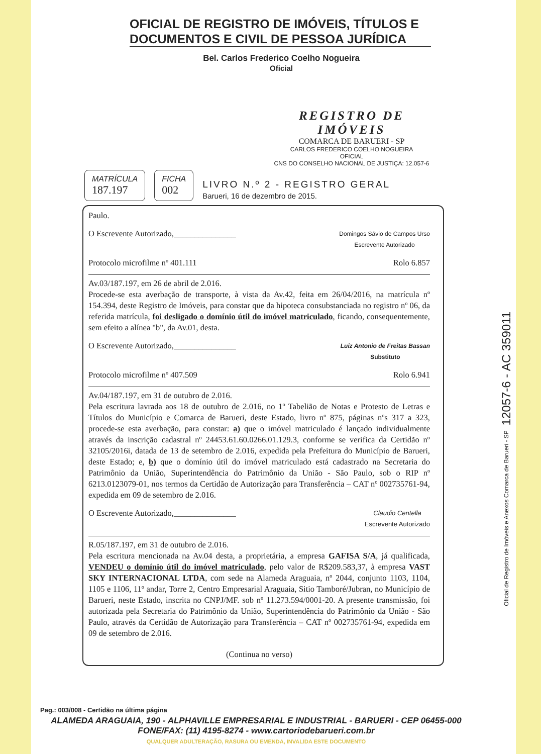OFICIAL DE REGISTRO DE IMÓVEIS, TÍTULOS E DOCUMENTOS E CIVIL DE PESSOA JURÍDICA
Bel. Carlos Frederico Coelho Nogueira
Oficial
REGISTRO DE IMÓVEIS
COMARCA DE BARUERI - SP
CARLOS FREDERICO COELHO NOGUEIRA
OFICIAL
CNS DO CONSELHO NACIONAL DE JUSTIÇA: 12.057-6
MATRÍCULA
187.197
FICHA
002
LIVRO N.º 2 - REGISTRO GERAL
Barueri, 16 de dezembro de 2015.
Paulo.
O Escrevente Autorizado,_______________ Domingos Sávio de Campos Urso
Escrevente Autorizado
Protocolo microfilme nº 401.111 Rolo 6.857
Av.03/187.197, em 26 de abril de 2.016.
Procede-se esta averbação de transporte, à vista da Av.42, feita em 26/04/2016, na matrícula nº 154.394, deste Registro de Imóveis, para constar que da hipoteca consubstanciada no registro nº 06, da referida matrícula, foi desligado o domínio útil do imóvel matriculado, ficando, consequentemente, sem efeito a alínea "b", da Av.01, desta.
O Escrevente Autorizado,_______________ Luiz Antonio de Freitas Bassan
Substituto
Protocolo microfilme nº 407.509 Rolo 6.941
Av.04/187.197, em 31 de outubro de 2.016.
Pela escritura lavrada aos 18 de outubro de 2.016, no 1º Tabelião de Notas e Protesto de Letras e Títulos do Município e Comarca de Barueri, deste Estado, livro nº 875, páginas nºs 317 a 323, procede-se esta averbação, para constar: a) que o imóvel matriculado é lançado individualmente através da inscrição cadastral nº 24453.61.60.0266.01.129.3, conforme se verifica da Certidão nº 32105/2016i, datada de 13 de setembro de 2.016, expedida pela Prefeitura do Município de Barueri, deste Estado; e, b) que o domínio útil do imóvel matriculado está cadastrado na Secretaria do Patrimônio da União, Superintendência do Patrimônio da União - São Paulo, sob o RIP nº 6213.0123079-01, nos termos da Certidão de Autorização para Transferência – CAT nº 002735761-94, expedida em 09 de setembro de 2.016.
O Escrevente Autorizado,_______________ Claudio Centella
Escrevente Autorizado
R.05/187.197, em 31 de outubro de 2.016.
Pela escritura mencionada na Av.04 desta, a proprietária, a empresa GAFISA S/A, já qualificada, VENDEU o domínio útil do imóvel matriculado, pelo valor de R$209.583,37, à empresa VAST SKY INTERNACIONAL LTDA, com sede na Alameda Araguaia, nº 2044, conjunto 1103, 1104, 1105 e 1106, 11º andar, Torre 2, Centro Empresarial Araguaia, Sitio Tamboré/Jubran, no Município de Barueri, neste Estado, inscrita no CNPJ/MF. sob nº 11.273.594/0001-20. A presente transmissão, foi autorizada pela Secretaria do Patrimônio da União, Superintendência do Patrimônio da União - São Paulo, através da Certidão de Autorização para Transferência – CAT nº 002735761-94, expedida em 09 de setembro de 2.016.
(Continua no verso)
Pag.: 003/008 - Certidão na última página
ALAMEDA ARAGUAIA, 190 - ALPHAVILLE EMPRESARIAL E INDUSTRIAL - BARUERI - CEP 06455-000
FONE/FAX: (11) 4195-8274 - www.cartoriodebarueri.com.br
QUALQUER ADULTERAÇÃO, RASURA OU EMENDA, INVALIDA ESTE DOCUMENTO
Oficial de Registro de Imóveis e Anexos Comarca de Barueri - SP 12057-6 - AC 359011